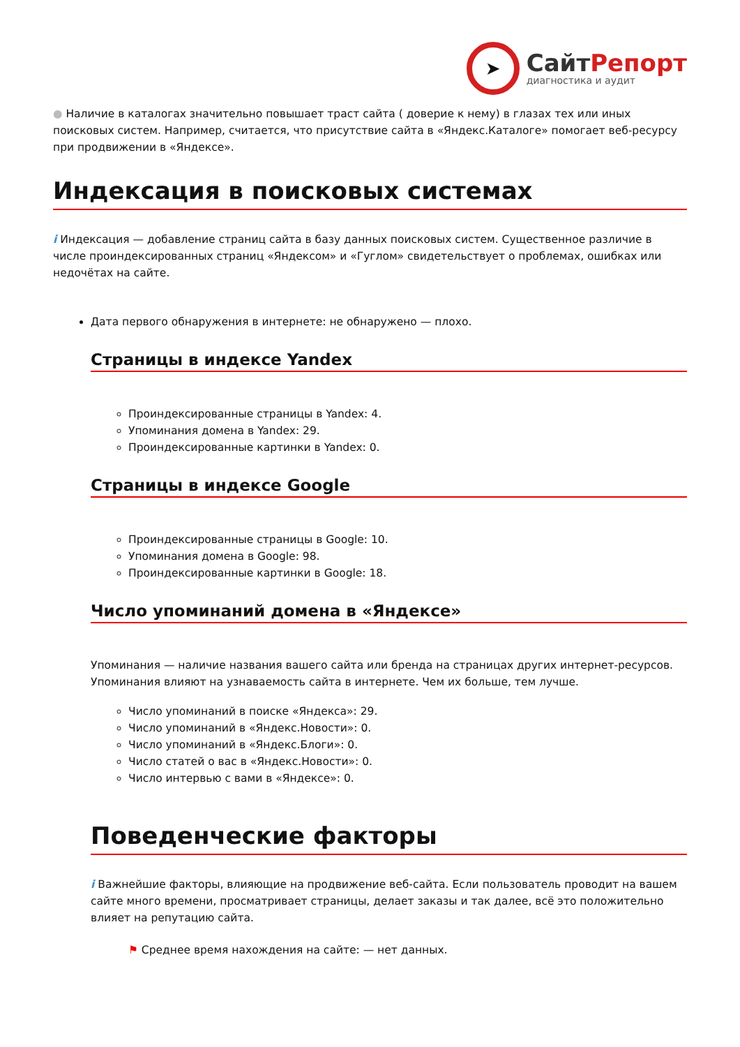➤
СайтРепорт
диагностика и аудит
● Наличие в каталогах значительно повышает траст сайта ( доверие к нему) в глазах тех или иных поисковых систем. Например, считается, что присутствие сайта в «Яндекс.Каталоге» помогает веб-ресурсу при продвижении в «Яндексе».
Индексация в поисковых системах
i Индексация — добавление страниц сайта в базу данных поисковых систем. Существенное различие в числе проиндексированных страниц «Яндексом» и «Гуглом» свидетельствует о проблемах, ошибках или недочётах на сайте.
Дата первого обнаружения в интернете: не обнаружено — плохо.
Страницы в индексе Yandex
Проиндексированные страницы в Yandex: 4.
Упоминания домена в Yandex: 29.
Проиндексированные картинки в Yandex: 0.
Страницы в индексе Google
Проиндексированные страницы в Google: 10.
Упоминания домена в Google: 98.
Проиндексированные картинки в Google: 18.
Число упоминаний домена в «Яндексе»
Упоминания — наличие названия вашего сайта или бренда на страницах других интернет-ресурсов. Упоминания влияют на узнаваемость сайта в интернете. Чем их больше, тем лучше.
Число упоминаний в поиске «Яндекса»: 29.
Число упоминаний в «Яндекс.Новости»: 0.
Число упоминаний в «Яндекс.Блоги»: 0.
Число статей о вас в «Яндекс.Новости»: 0.
Число интервью с вами в «Яндексе»: 0.
Поведенческие факторы
i Важнейшие факторы, влияющие на продвижение веб-сайта. Если пользователь проводит на вашем сайте много времени, просматривает страницы, делает заказы и так далее, всё это положительно влияет на репутацию сайта.
⚑ Среднее время нахождения на сайте: — нет данных.